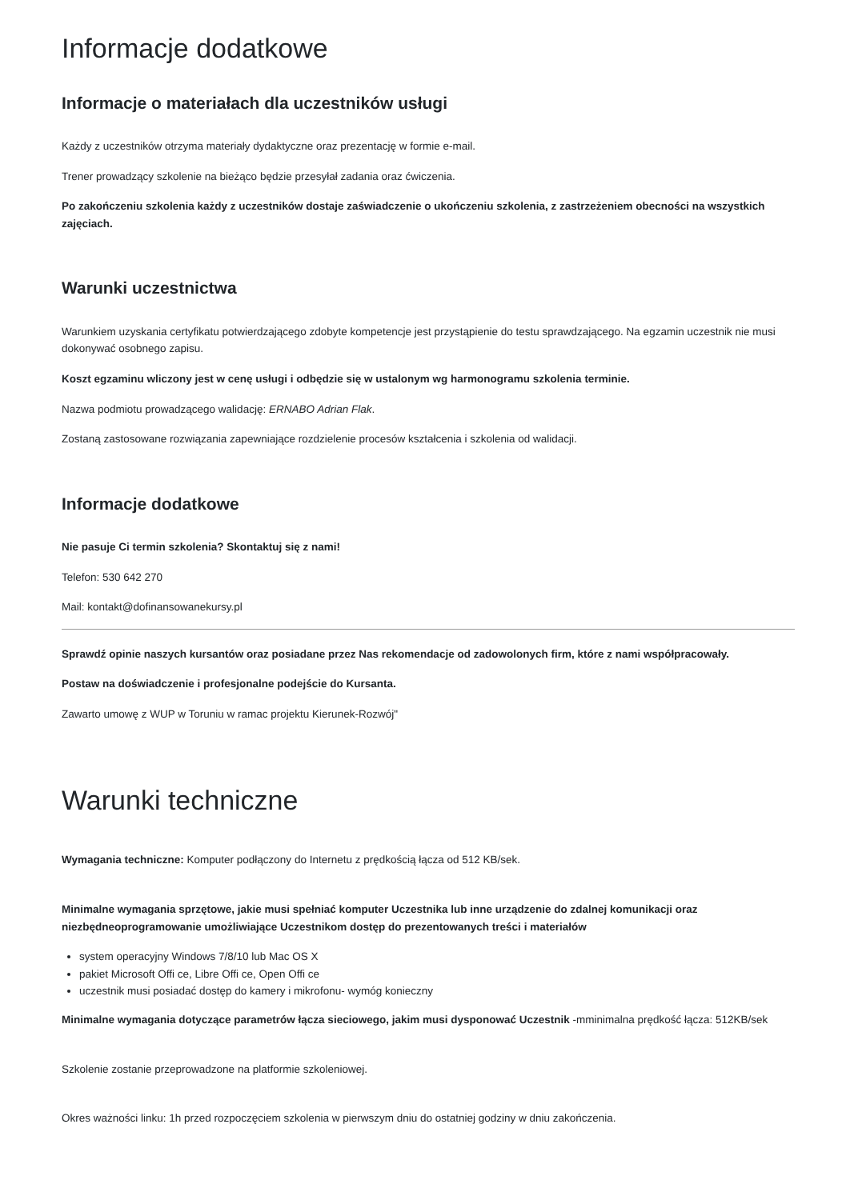Informacje dodatkowe
Informacje o materiałach dla uczestników usługi
Każdy z uczestników otrzyma materiały dydaktyczne oraz prezentację w formie e-mail.
Trener prowadzący szkolenie na bieżąco będzie przesyłał zadania oraz ćwiczenia.
Po zakończeniu szkolenia każdy z uczestników dostaje zaświadczenie o ukończeniu szkolenia, z zastrzeżeniem obecności na wszystkich zajęciach.
Warunki uczestnictwa
Warunkiem uzyskania certyfikatu potwierdzającego zdobyte kompetencje jest przystąpienie do testu sprawdzającego. Na egzamin uczestnik nie musi dokonywać osobnego zapisu.
Koszt egzaminu wliczony jest w cenę usługi i odbędzie się w ustalonym wg harmonogramu szkolenia terminie.
Nazwa podmiotu prowadzącego walidację: ERNABO Adrian Flak.
Zostaną zastosowane rozwiązania zapewniające rozdzielenie procesów kształcenia i szkolenia od walidacji.
Informacje dodatkowe
Nie pasuje Ci termin szkolenia? Skontaktuj się z nami!
Telefon: 530 642 270
Mail: kontakt@dofinansowanekursy.pl
Sprawdź opinie naszych kursantów oraz posiadane przez Nas rekomendacje od zadowolonych firm, które z nami współpracowały.
Postaw na doświadczenie i profesjonalne podejście do Kursanta.
Zawarto umowę z WUP w Toruniu w ramac projektu Kierunek-Rozwój"
Warunki techniczne
Wymagania techniczne: Komputer podłączony do Internetu z prędkością łącza od 512 KB/sek.
Minimalne wymagania sprzętowe, jakie musi spełniać komputer Uczestnika lub inne urządzenie do zdalnej komunikacji oraz niezbędneoprogramowanie umożliwiające Uczestnikom dostęp do prezentowanych treści i materiałów
system operacyjny Windows 7/8/10 lub Mac OS X
pakiet Microsoft Offi ce, Libre Offi ce, Open Offi ce
uczestnik musi posiadać dostęp do kamery i mikrofonu- wymóg konieczny
Minimalne wymagania dotyczące parametrów łącza sieciowego, jakim musi dysponować Uczestnik -mminimalna prędkość łącza: 512KB/sek
Szkolenie zostanie przeprowadzone na platformie szkoleniowej.
Okres ważności linku: 1h przed rozpoczęciem szkolenia w pierwszym dniu do ostatniej godziny w dniu zakończenia.